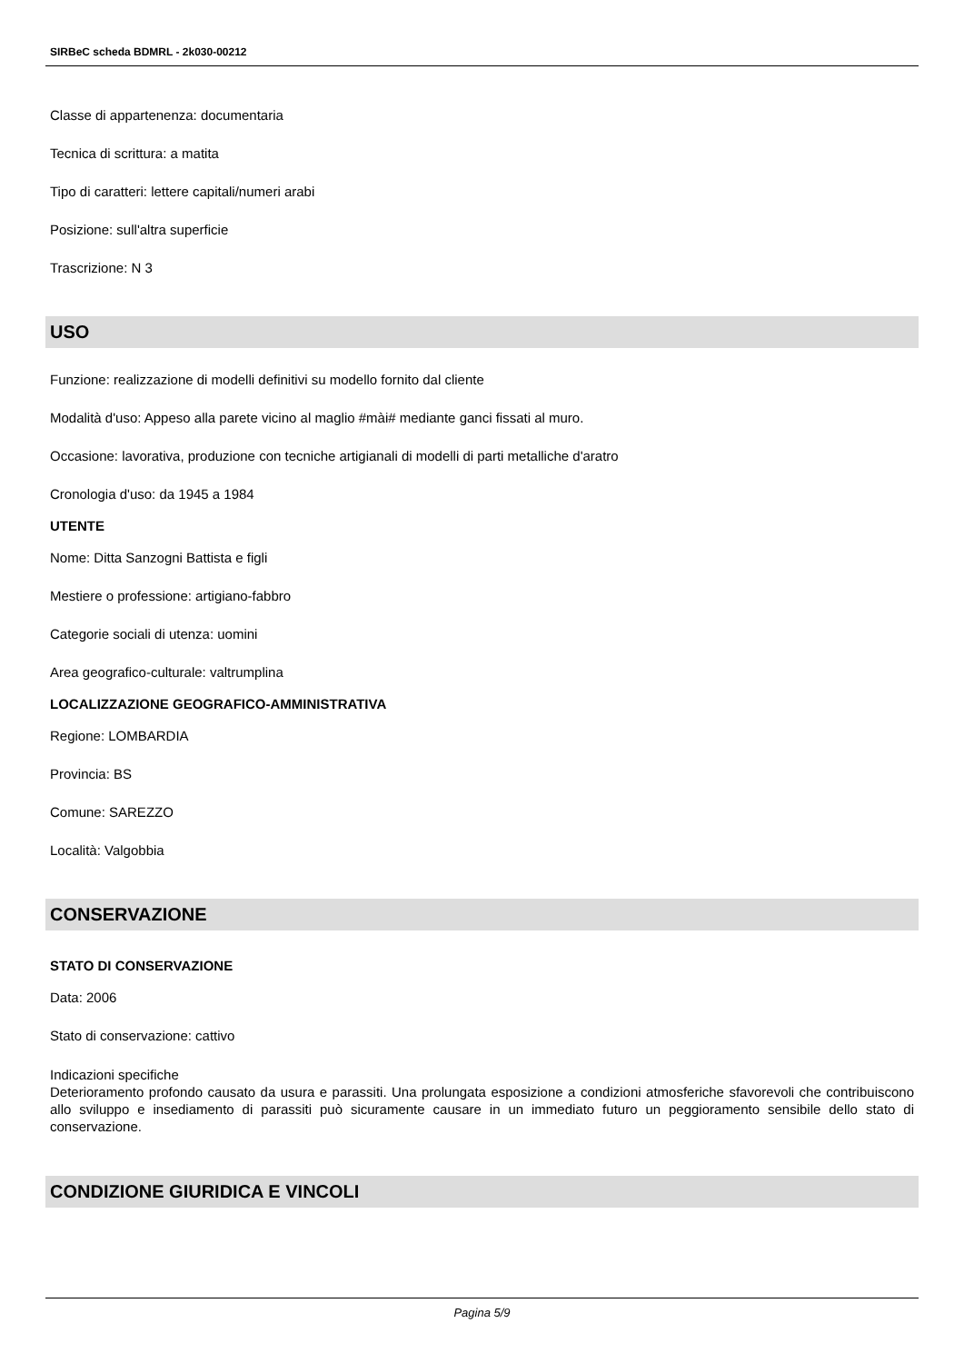SIRBeC scheda BDMRL - 2k030-00212
Classe di appartenenza: documentaria
Tecnica di scrittura: a matita
Tipo di caratteri: lettere capitali/numeri arabi
Posizione: sull'altra superficie
Trascrizione: N 3
USO
Funzione: realizzazione di modelli definitivi su modello fornito dal cliente
Modalità d'uso: Appeso alla parete vicino al maglio #mài# mediante ganci fissati al muro.
Occasione: lavorativa, produzione con tecniche artigianali di modelli di parti metalliche d'aratro
Cronologia d'uso: da 1945 a 1984
UTENTE
Nome: Ditta Sanzogni Battista e figli
Mestiere o professione: artigiano-fabbro
Categorie sociali di utenza: uomini
Area geografico-culturale: valtrumplina
LOCALIZZAZIONE GEOGRAFICO-AMMINISTRATIVA
Regione: LOMBARDIA
Provincia: BS
Comune: SAREZZO
Località: Valgobbia
CONSERVAZIONE
STATO DI CONSERVAZIONE
Data: 2006
Stato di conservazione: cattivo
Indicazioni specifiche
Deterioramento profondo causato da usura e parassiti. Una prolungata esposizione a condizioni atmosferiche sfavorevoli che contribuiscono allo sviluppo e insediamento di parassiti può sicuramente causare in un immediato futuro un peggioramento sensibile dello stato di conservazione.
CONDIZIONE GIURIDICA E VINCOLI
Pagina 5/9